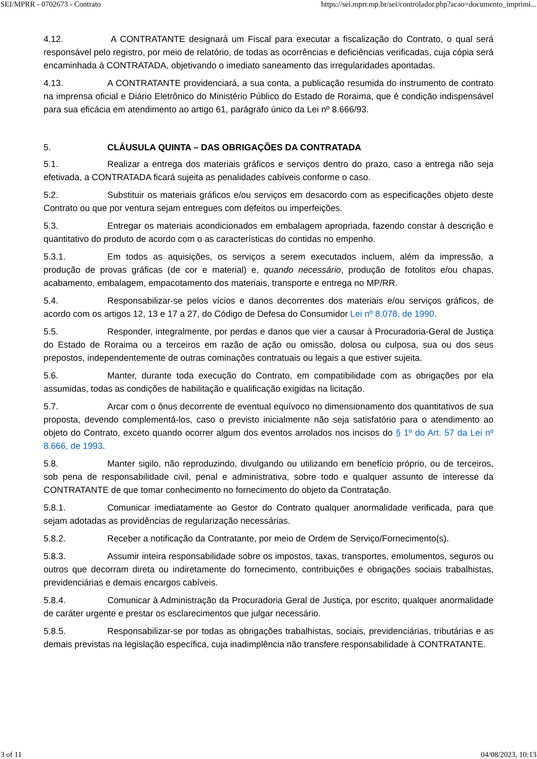SEI/MPRR - 0702673 - Contrato https://sei.mprr.mp.br/sei/controlador.php?acao=documento_imprimi...
4.12. A CONTRATANTE designará um Fiscal para executar a fiscalização do Contrato, o qual será responsável pelo registro, por meio de relatório, de todas as ocorrências e deficiências verificadas, cuja cópia será encaminhada à CONTRATADA, objetivando o imediato saneamento das irregularidades apontadas.
4.13. A CONTRATANTE providenciará, a sua conta, a publicação resumida do instrumento de contrato na imprensa oficial e Diário Eletrônico do Ministério Público do Estado de Roraima, que é condição indispensável para sua eficácia em atendimento ao artigo 61, parágrafo único da Lei nº 8.666/93.
5. CLÁUSULA QUINTA – DAS OBRIGAÇÕES DA CONTRATADA
5.1. Realizar a entrega dos materiais gráficos e serviços dentro do prazo, caso a entrega não seja efetivada, a CONTRATADA ficará sujeita as penalidades cabíveis conforme o caso.
5.2. Substituir os materiais gráficos e/ou serviços em desacordo com as especificações objeto deste Contrato ou que por ventura sejam entregues com defeitos ou imperfeições.
5.3. Entregar os materiais acondicionados em embalagem apropriada, fazendo constar à descrição e quantitativo do produto de acordo com o as características do contidas no empenho.
5.3.1. Em todos as aquisições, os serviços a serem executados incluem, além da impressão, a produção de provas gráficas (de cor e material) e, quando necessário, produção de fotolitos e/ou chapas, acabamento, embalagem, empacotamento dos materiais, transporte e entrega no MP/RR.
5.4. Responsabilizar-se pelos vícios e danos decorrentes dos materiais e/ou serviços gráficos, de acordo com os artigos 12, 13 e 17 a 27, do Código de Defesa do Consumidor Lei nº 8.078, de 1990.
5.5. Responder, integralmente, por perdas e danos que vier a causar à Procuradoria-Geral de Justiça do Estado de Roraima ou a terceiros em razão de ação ou omissão, dolosa ou culposa, sua ou dos seus prepostos, independentemente de outras cominações contratuais ou legais a que estiver sujeita.
5.6. Manter, durante toda execução do Contrato, em compatibilidade com as obrigações por ela assumidas, todas as condições de habilitação e qualificação exigidas na licitação.
5.7. Arcar com o ônus decorrente de eventual equívoco no dimensionamento dos quantitativos de sua proposta, devendo complementá-los, caso o previsto inicialmente não seja satisfatório para o atendimento ao objeto do Contrato, exceto quando ocorrer algum dos eventos arrolados nos incisos do § 1º do Art. 57 da Lei nº 8.666, de 1993.
5.8. Manter sigilo, não reproduzindo, divulgando ou utilizando em benefício próprio, ou de terceiros, sob pena de responsabilidade civil, penal e administrativa, sobre todo e qualquer assunto de interesse da CONTRATANTE de que tomar conhecimento no fornecimento do objeto da Contratação.
5.8.1. Comunicar imediatamente ao Gestor do Contrato qualquer anormalidade verificada, para que sejam adotadas as providências de regularização necessárias.
5.8.2. Receber a notificação da Contratante, por meio de Ordem de Serviço/Fornecimento(s).
5.8.3. Assumir inteira responsabilidade sobre os impostos, taxas, transportes, emolumentos, seguros ou outros que decorram direta ou indiretamente do fornecimento, contribuições e obrigações sociais trabalhistas, previdenciárias e demais encargos cabíveis.
5.8.4. Comunicar à Administração da Procuradoria Geral de Justiça, por escrito, qualquer anormalidade de caráter urgente e prestar os esclarecimentos que julgar necessário.
5.8.5. Responsabilizar-se por todas as obrigações trabalhistas, sociais, previdenciárias, tributárias e as demais previstas na legislação específica, cuja inadimplência não transfere responsabilidade à CONTRATANTE.
3 of 11 04/08/2023, 10:13